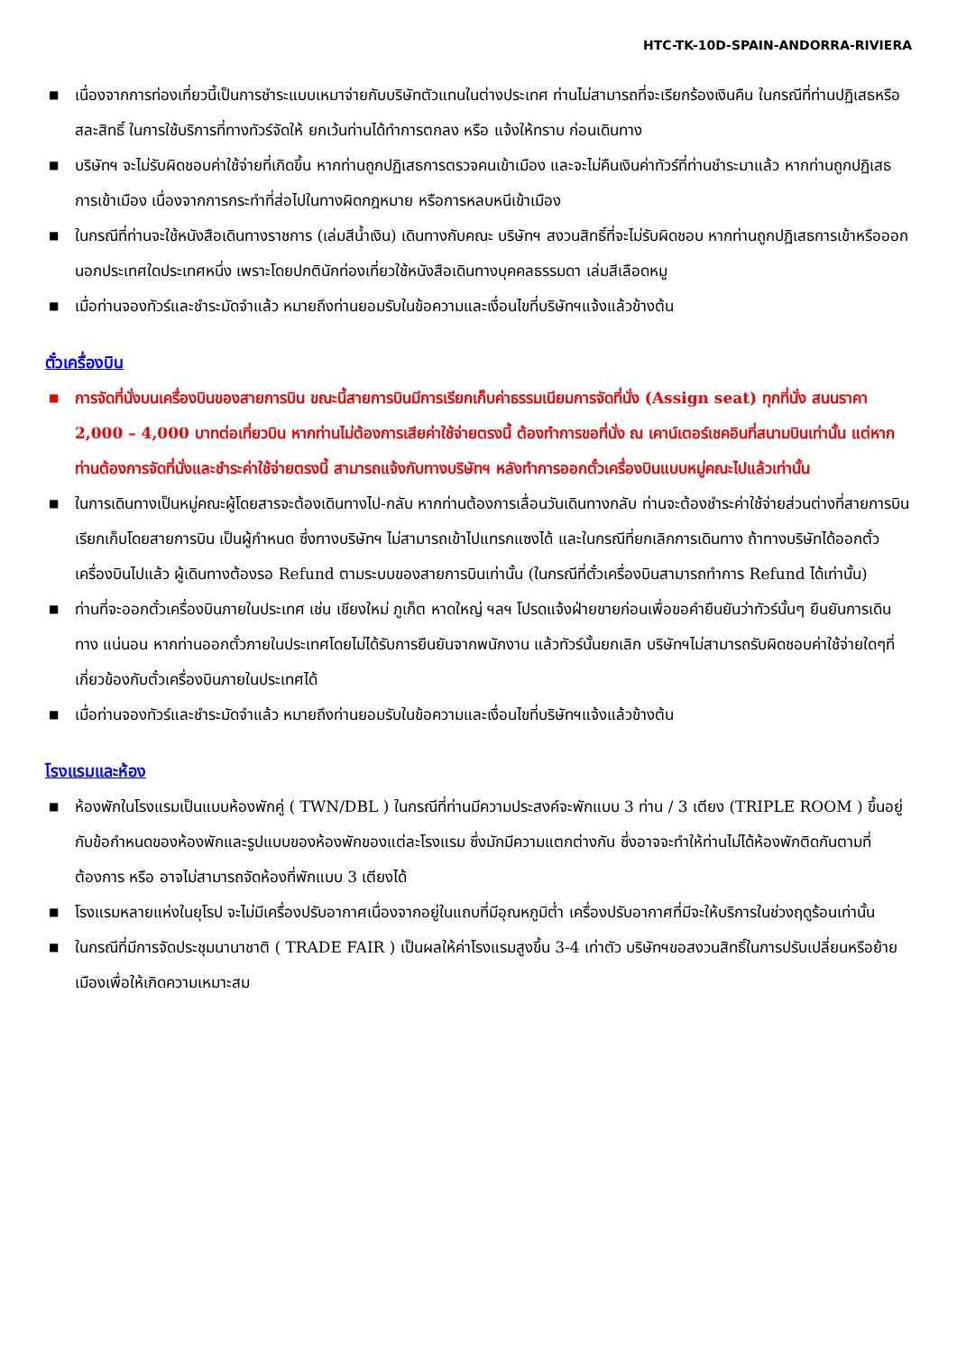HTC-TK-10D-SPAIN-ANDORRA-RIVIERA
■ เนื่องจากการท่องเที่ยวนี้เป็นการชำระแบบเหมาจ่ายกับบริษัทตัวแทนในต่างประเทศ ท่านไม่สามารถที่จะเรียกร้องเงินคืน ในกรณีที่ท่านปฏิเสธหรือสละสิทธิ์ ในการใช้บริการที่ทางทัวร์จัดให้ ยกเว้นท่านได้ทำการตกลง หรือ แจ้งให้ทราบ ก่อนเดินทาง
■ บริษัทฯ จะไม่รับผิดชอบค่าใช้จ่ายที่เกิดขึ้น หากท่านถูกปฏิเสธการตรวจคนเข้าเมือง และจะไม่คืนเงินค่าทัวร์ที่ท่านชำระมาแล้ว หากท่านถูกปฏิเสธการเข้าเมือง เนื่องจากการกระทำที่ส่อไปในทางผิดกฎหมาย หรือการหลบหนีเข้าเมือง
■ ในกรณีที่ท่านจะใช้หนังสือเดินทางราชการ (เล่มสีน้ำเงิน) เดินทางกับคณะ บริษัทฯ สงวนสิทธิ์ที่จะไม่รับผิดชอบ หากท่านถูกปฏิเสธการเข้าหรือออกนอกประเทศใดประเทศหนึ่ง เพราะโดยปกตินักท่องเที่ยวใช้หนังสือเดินทางบุคคลธรรมดา เล่มสีเลือดหมู
■ เมื่อท่านจองทัวร์และชำระมัดจำแล้ว หมายถึงท่านยอมรับในข้อความและเงื่อนไขที่บริษัทฯแจ้งแล้วข้างต้น
ตั๋วเครื่องบิน
■ การจัดที่นั่งบนเครื่องบินของสายการบิน ขณะนี้สายการบินมีการเรียกเก็บค่าธรรมเนียมการจัดที่นั่ง (Assign seat) ทุกที่นั่ง สนนราคา 2,000 – 4,000 บาทต่อเที่ยวบิน หากท่านไม่ต้องการเสียค่าใช้จ่ายตรงนี้ ต้องทำการขอที่นั่ง ณ เคาน์เตอร์เชคอินที่สนามบินเท่านั้น แต่หากท่านต้องการจัดที่นั่งและชำระค่าใช้จ่ายตรงนี้ สามารถแจ้งกับทางบริษัทฯ หลังทำการออกตั๋วเครื่องบินแบบหมู่คณะไปแล้วเท่านั้น
■ ในการเดินทางเป็นหมู่คณะผู้โดยสารจะต้องเดินทางไป-กลับ หากท่านต้องการเลื่อนวันเดินทางกลับ ท่านจะต้องชำระค่าใช้จ่ายส่วนต่างที่สายการบินเรียกเก็บโดยสายการบิน เป็นผู้กำหนด ซึ่งทางบริษัทฯ ไม่สามารถเข้าไปแทรกแซงได้ และในกรณีที่ยกเลิกการเดินทาง ถ้าทางบริษัทได้ออกตั๋วเครื่องบินไปแล้ว ผู้เดินทางต้องรอ Refund ตามระบบของสายการบินเท่านั้น (ในกรณีที่ตั๋วเครื่องบินสามารถทำการ Refund ได้เท่านั้น)
■ ท่านที่จะออกตั๋วเครื่องบินภายในประเทศ เช่น เชียงใหม่ ภูเก็ต หาดใหญ่ ฯลฯ โปรดแจ้งฝ่ายขายก่อนเพื่อขอคำยืนยันว่าทัวร์นั้นๆ ยืนยันการเดินทาง แน่นอน หากท่านออกตั๋วภายในประเทศโดยไม่ได้รับการยืนยันจากพนักงาน แล้วทัวร์นั้นยกเลิก บริษัทฯไม่สามารถรับผิดชอบค่าใช้จ่ายใดๆที่เกี่ยวข้องกับตั๋วเครื่องบินภายในประเทศได้
■ เมื่อท่านจองทัวร์และชำระมัดจำแล้ว หมายถึงท่านยอมรับในข้อความและเงื่อนไขที่บริษัทฯแจ้งแล้วข้างต้น
โรงแรมและห้อง
■ ห้องพักในโรงแรมเป็นแบบห้องพักคู่ ( TWN/DBL ) ในกรณีที่ท่านมีความประสงค์จะพักแบบ 3 ท่าน / 3 เตียง (TRIPLE ROOM ) ขึ้นอยู่กับข้อกำหนดของห้องพักและรูปแบบของห้องพักของแต่ละโรงแรม ซึ่งมักมีความแตกต่างกัน ซึ่งอาจจะทำให้ท่านไม่ได้ห้องพักติดกันตามที่ต้องการ หรือ อาจไม่สามารถจัดห้องที่พักแบบ 3 เตียงได้
■ โรงแรมหลายแห่งในยุโรป จะไม่มีเครื่องปรับอากาศเนื่องจากอยู่ในแถบที่มีอุณหภูมิต่ำ เครื่องปรับอากาศที่มีจะให้บริการในช่วงฤดูร้อนเท่านั้น
■ ในกรณีที่มีการจัดประชุมนานาชาติ ( TRADE FAIR ) เป็นผลให้ค่าโรงแรมสูงขึ้น 3-4 เท่าตัว บริษัทฯขอสงวนสิทธิ์ในการปรับเปลี่ยนหรือย้ายเมืองเพื่อให้เกิดความเหมาะสม